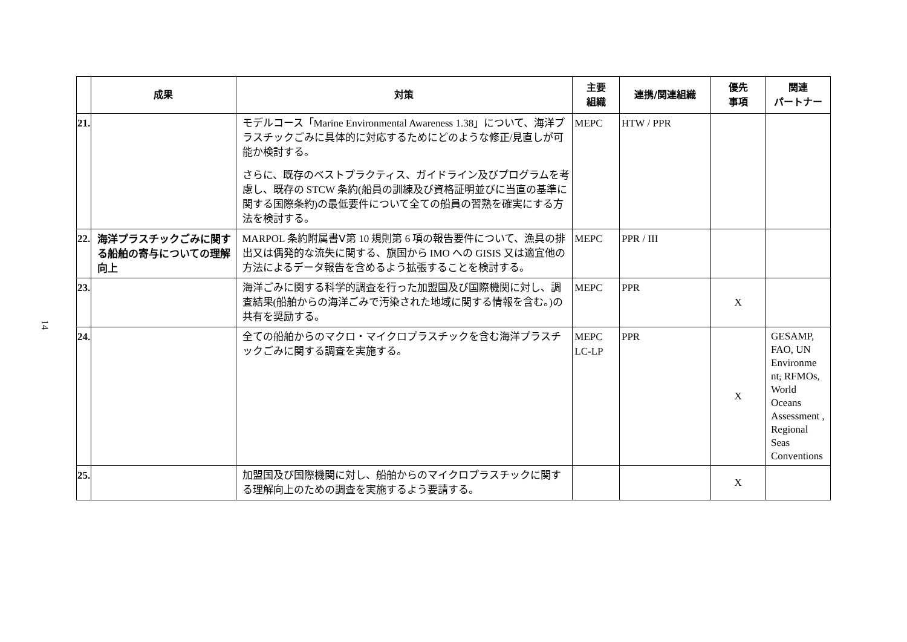14
| | 成果 | 対策 | 主要 組織 | 連携/関連組織 | 優先 事項 | 関連 パートナー |
| --- | --- | --- | --- | --- | --- | --- |
| 21. | | モデルコース「Marine Environmental Awareness 1.38」について、海洋プラスチックごみに具体的に対応するためにどのような修正/見直しが可能か検討する。 さらに、既存のベストプラクティス、ガイドライン及びプログラムを考慮し、既存の STCW 条約(船員の訓練及び資格証明並びに当直の基準に関する国際条約)の最低要件について全ての船員の習熟を確実にする方法を検討する。 | MEPC | HTW / PPR | | |
| 22. | 海洋プラスチックごみに関する船舶の寄与についての理解向上 | MARPOL 条約附属書Ⅴ第 10 規則第 6 項の報告要件について、漁具の排出又は偶発的な流失に関する、旗国から IMO への GISIS 又は適宜他の方法によるデータ報告を含めるよう拡張することを検討する。 | MEPC | PPR / III | | |
| 23. | | 海洋ごみに関する科学的調査を行った加盟国及び国際機関に対し、調査結果(船舶からの海洋ごみで汚染された地域に関する情報を含む。)の共有を奨励する。 | MEPC | PPR | X | |
| 24. | | 全ての船舶からのマクロ・マイクロプラスチックを含む海洋プラスチックごみに関する調査を実施する。 | MEPC LC-LP | PPR | X | GESAMP, FAO, UN Environme nt , RFMOs, World Oceans Assessment , Regional Seas Conventions |
| 25. | | 加盟国及び国際機関に対し、船舶からのマイクロプラスチックに関する理解向上のための調査を実施するよう要請する。 | | | X | |